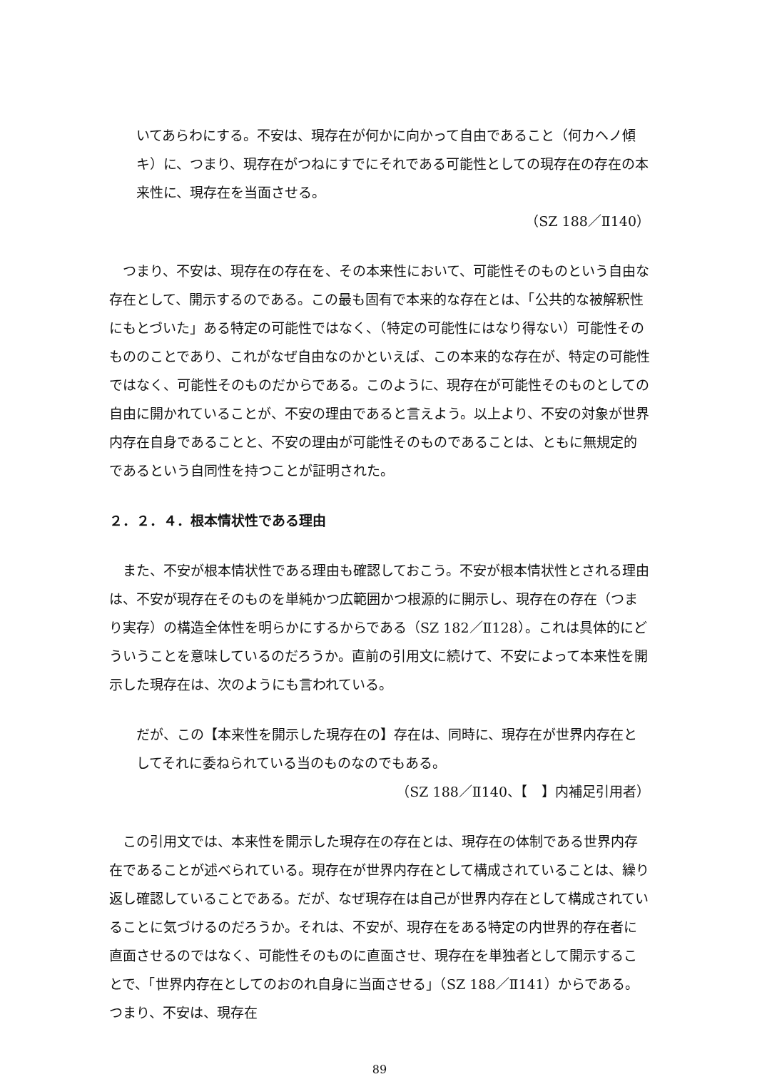いてあらわにする。不安は、現存在が何かに向かって自由であること（何カヘノ傾キ）に、つまり、現存在がつねにすでにそれである可能性としての現存在の存在の本来性に、現存在を当面させる。
（SZ 188／Ⅱ140）
　つまり、不安は、現存在の存在を、その本来性において、可能性そのものという自由な存在として、開示するのである。この最も固有で本来的な存在とは、「公共的な被解釈性にもとづいた」ある特定の可能性ではなく、（特定の可能性にはなり得ない）可能性そのもののことであり、これがなぜ自由なのかといえば、この本来的な存在が、特定の可能性ではなく、可能性そのものだからである。このように、現存在が可能性そのものとしての自由に開かれていることが、不安の理由であると言えよう。以上より、不安の対象が世界内存在自身であることと、不安の理由が可能性そのものであることは、ともに無規定的であるという自同性を持つことが証明された。
２．２．４．根本情状性である理由
　また、不安が根本情状性である理由も確認しておこう。不安が根本情状性とされる理由は、不安が現存在そのものを単純かつ広範囲かつ根源的に開示し、現存在の存在（つまり実存）の構造全体性を明らかにするからである（SZ 182／Ⅱ128）。これは具体的にどういうことを意味しているのだろうか。直前の引用文に続けて、不安によって本来性を開示した現存在は、次のようにも言われている。
だが、この【本来性を開示した現存在の】存在は、同時に、現存在が世界内存在としてそれに委ねられている当のものなのでもある。
（SZ 188／Ⅱ140、【　】内補足引用者）
　この引用文では、本来性を開示した現存在の存在とは、現存在の体制である世界内存在であることが述べられている。現存在が世界内存在として構成されていることは、繰り返し確認していることである。だが、なぜ現存在は自己が世界内存在として構成されていることに気づけるのだろうか。それは、不安が、現存在をある特定の内世界的存在者に直面させるのではなく、可能性そのものに直面させ、現存在を単独者として開示することで、「世界内存在としてのおのれ自身に当面させる」（SZ 188／Ⅱ141）からである。つまり、不安は、現存在
89